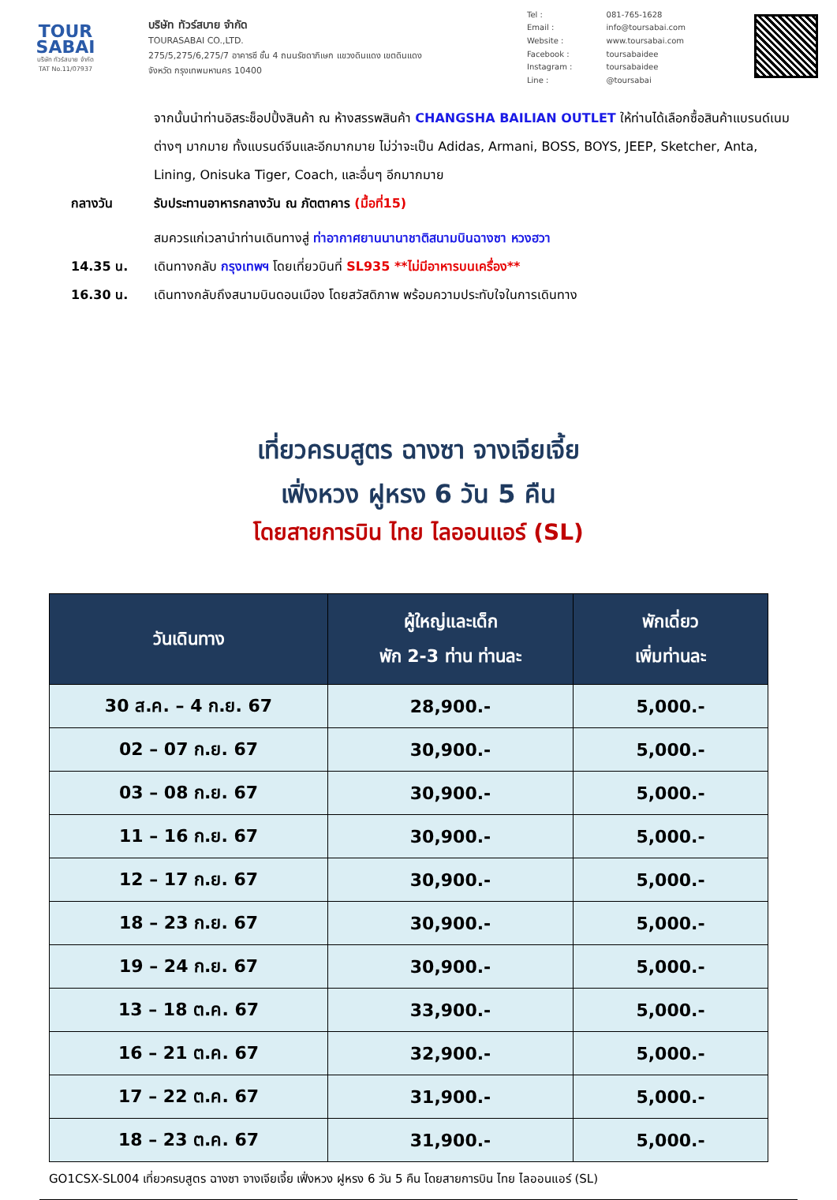TOUR
SABAI
บริษัท ทัวร์สบาย จำกัด
TAT No.11/07937
บริษัท ทัวร์สบาย จำกัด
TOURASABAI CO.,LTD.
275/5,275/6,275/7 อาคารซี ชั้น 4 ถนนรัชดาภิเษก แขวงดินแดง เขตดินแดง
จังหวัด กรุงเทพมหานคร 10400
| Tel : | 081-765-1628 |
| Email : | info@toursabai.com |
| Website : | www.toursabai.com |
| Facebook : | toursabaidee |
| Instagram : | toursabaidee |
| Line : | @toursabai |
จากนั้นนำท่านอิสระช็อปปิ้งสินค้า ณ ห้างสรรพสินค้า CHANGSHA BAILIAN OUTLET ให้ท่านได้เลือกซื้อสินค้าแบรนด์เนมต่างๆ มากมาย ทั้งแบรนด์จีนและอีกมากมาย ไม่ว่าจะเป็น Adidas, Armani, BOSS, BOYS, JEEP, Sketcher, Anta, Lining, Onisuka Tiger, Coach, และอื่นๆ อีกมากมาย
กลางวัน รับประทานอาหารกลางวัน ณ ภัตตาคาร (มื้อที่15)
สมควรแก่เวลานำท่านเดินทางสู่ ท่าอากาศยานนานาชาติสนามบินฉางซา หวงฮวา
14.35 น. เดินทางกลับ กรุงเทพฯ โดยเที่ยวบินที่ SL935 **ไม่มีอาหารบนเครื่อง**
16.30 น. เดินทางกลับถึงสนามบินดอนเมือง โดยสวัสดิภาพ พร้อมความประทับใจในการเดินทาง
เที่ยวครบสูตร ฉางซา จางเจียเจี้ย
เฟิ่งหวง ฝูหรง 6 วัน 5 คืน
โดยสายการบิน ไทย ไลออนแอร์ (SL)
| วันเดินทาง | ผู้ใหญ่และเด็ก พัก 2-3 ท่าน ท่านละ | พักเดี่ยว เพิ่มท่านละ |
| --- | --- | --- |
| 30 ส.ค. – 4 ก.ย. 67 | 28,900.- | 5,000.- |
| 02 – 07 ก.ย. 67 | 30,900.- | 5,000.- |
| 03 – 08 ก.ย. 67 | 30,900.- | 5,000.- |
| 11 – 16 ก.ย. 67 | 30,900.- | 5,000.- |
| 12 – 17 ก.ย. 67 | 30,900.- | 5,000.- |
| 18 – 23 ก.ย. 67 | 30,900.- | 5,000.- |
| 19 – 24 ก.ย. 67 | 30,900.- | 5,000.- |
| 13 – 18 ต.ค. 67 | 33,900.- | 5,000.- |
| 16 – 21 ต.ค. 67 | 32,900.- | 5,000.- |
| 17 – 22 ต.ค. 67 | 31,900.- | 5,000.- |
| 18 – 23 ต.ค. 67 | 31,900.- | 5,000.- |
GO1CSX-SL004 เที่ยวครบสูตร ฉางซา จางเจียเจี้ย เฟิ่งหวง ฝูหรง 6 วัน 5 คืน โดยสายการบิน ไทย ไลออนแอร์ (SL)